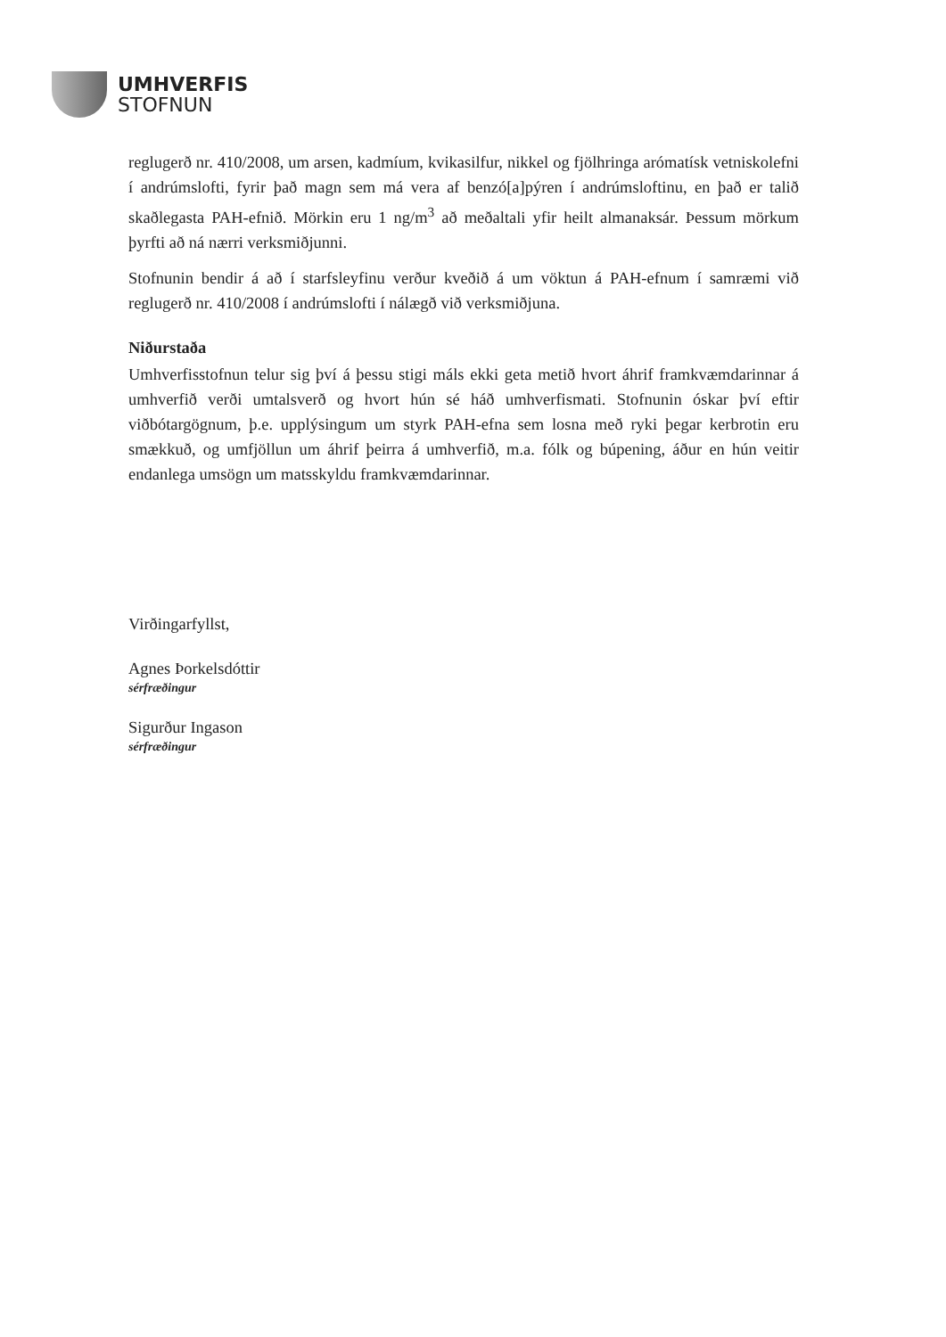UMHVERFIS
STOFNUN
reglugerð nr. 410/2008, um arsen, kadmíum, kvikasilfur, nikkel og fjölhringa arómatísk vetniskolefni í andrúmslofti, fyrir það magn sem má vera af benzó[a]pýren í andrúmsloftinu, en það er talið skaðlegasta PAH-efnið. Mörkin eru 1 ng/m<sup>3</sup> að meðaltali yfir heilt almanaksár. Þessum mörkum þyrfti að ná nærri verksmiðjunni.
Stofnunin bendir á að í starfsleyfinu verður kveðið á um vöktun á PAH-efnum í samræmi við reglugerð nr. 410/2008 í andrúmslofti í nálægð við verksmiðjuna.
Niðurstaða
Umhverfisstofnun telur sig því á þessu stigi máls ekki geta metið hvort áhrif framkvæmdarinnar á umhverfið verði umtalsverð og hvort hún sé háð umhverfismati. Stofnunin óskar því eftir viðbótargögnum, þ.e. upplýsingum um styrk PAH-efna sem losna með ryki þegar kerbrotin eru smækkuð, og umfjöllun um áhrif þeirra á umhverfið, m.a. fólk og búpening, áður en hún veitir endanlega umsögn um matsskyldu framkvæmdarinnar.
Virðingarfyllst,
Agnes Þorkelsdóttir
sérfræðingur
Sigurður Ingason
sérfræðingur